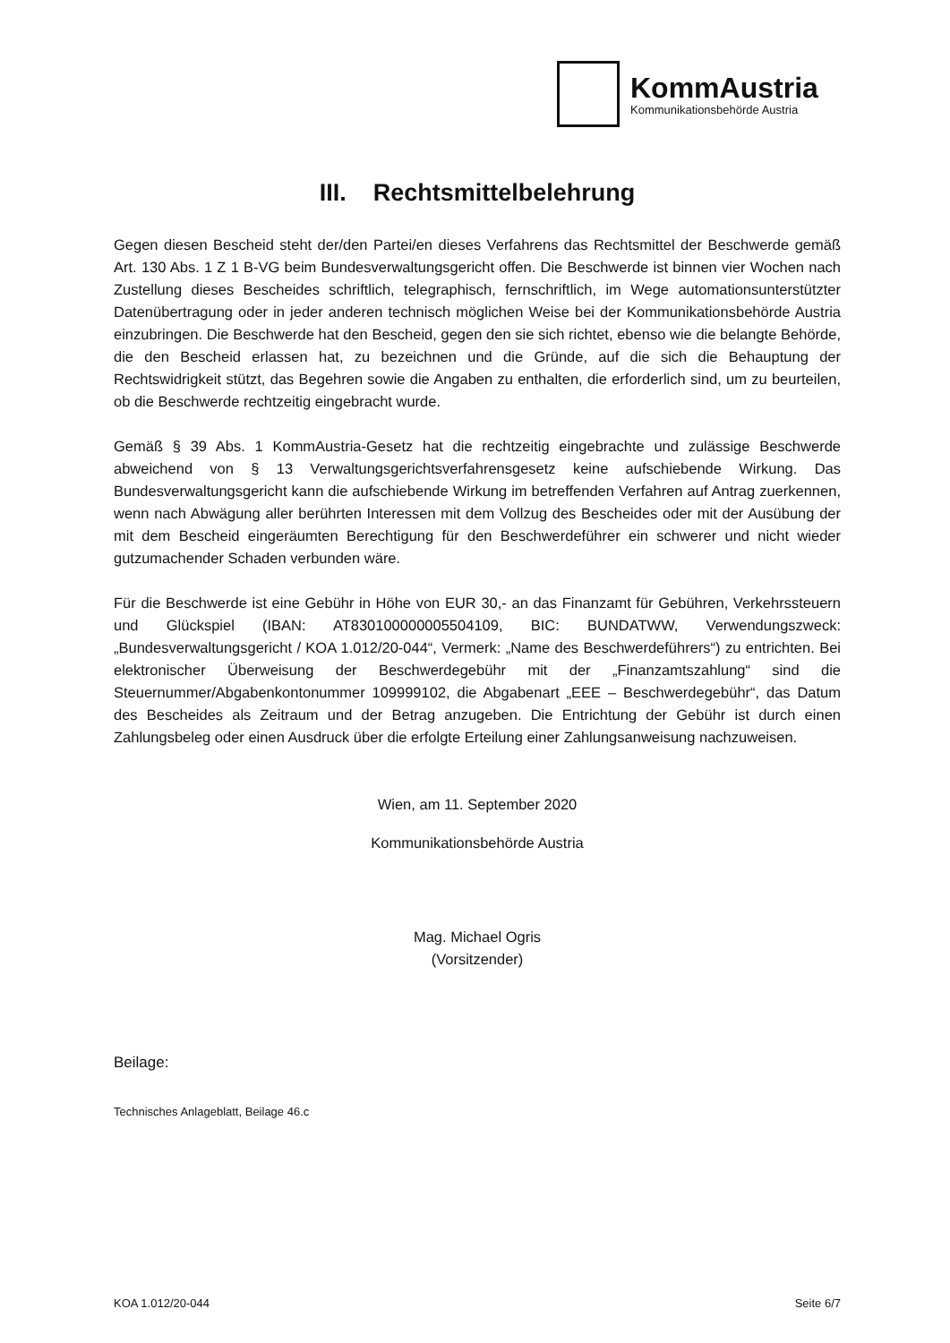KommAustria
Kommunikationsbehörde Austria
III. Rechtsmittelbelehrung
Gegen diesen Bescheid steht der/den Partei/en dieses Verfahrens das Rechtsmittel der Beschwerde gemäß Art. 130 Abs. 1 Z 1 B-VG beim Bundesverwaltungsgericht offen. Die Beschwerde ist binnen vier Wochen nach Zustellung dieses Bescheides schriftlich, telegraphisch, fernschriftlich, im Wege automationsunterstützter Datenübertragung oder in jeder anderen technisch möglichen Weise bei der Kommunikationsbehörde Austria einzubringen. Die Beschwerde hat den Bescheid, gegen den sie sich richtet, ebenso wie die belangte Behörde, die den Bescheid erlassen hat, zu bezeichnen und die Gründe, auf die sich die Behauptung der Rechtswidrigkeit stützt, das Begehren sowie die Angaben zu enthalten, die erforderlich sind, um zu beurteilen, ob die Beschwerde rechtzeitig eingebracht wurde.
Gemäß § 39 Abs. 1 KommAustria-Gesetz hat die rechtzeitig eingebrachte und zulässige Beschwerde abweichend von § 13 Verwaltungsgerichtsverfahrensgesetz keine aufschiebende Wirkung. Das Bundesverwaltungsgericht kann die aufschiebende Wirkung im betreffenden Verfahren auf Antrag zuerkennen, wenn nach Abwägung aller berührten Interessen mit dem Vollzug des Bescheides oder mit der Ausübung der mit dem Bescheid eingeräumten Berechtigung für den Beschwerdeführer ein schwerer und nicht wieder gutzumachender Schaden verbunden wäre.
Für die Beschwerde ist eine Gebühr in Höhe von EUR 30,- an das Finanzamt für Gebühren, Verkehrssteuern und Glückspiel (IBAN: AT830100000005504109, BIC: BUNDATWW, Verwendungszweck: „Bundesverwaltungsgericht / KOA 1.012/20-044“, Vermerk: „Name des Beschwerdeführers“) zu entrichten. Bei elektronischer Überweisung der Beschwerdegebühr mit der „Finanzamtszahlung“ sind die Steuernummer/Abgabenkontonummer 109999102, die Abgabenart „EEE – Beschwerdegebühr“, das Datum des Bescheides als Zeitraum und der Betrag anzugeben. Die Entrichtung der Gebühr ist durch einen Zahlungsbeleg oder einen Ausdruck über die erfolgte Erteilung einer Zahlungsanweisung nachzuweisen.
Wien, am 11. September 2020
Kommunikationsbehörde Austria
Mag. Michael Ogris
(Vorsitzender)
Beilage:
Technisches Anlageblatt, Beilage 46.c
KOA 1.012/20-044 Seite 6/7